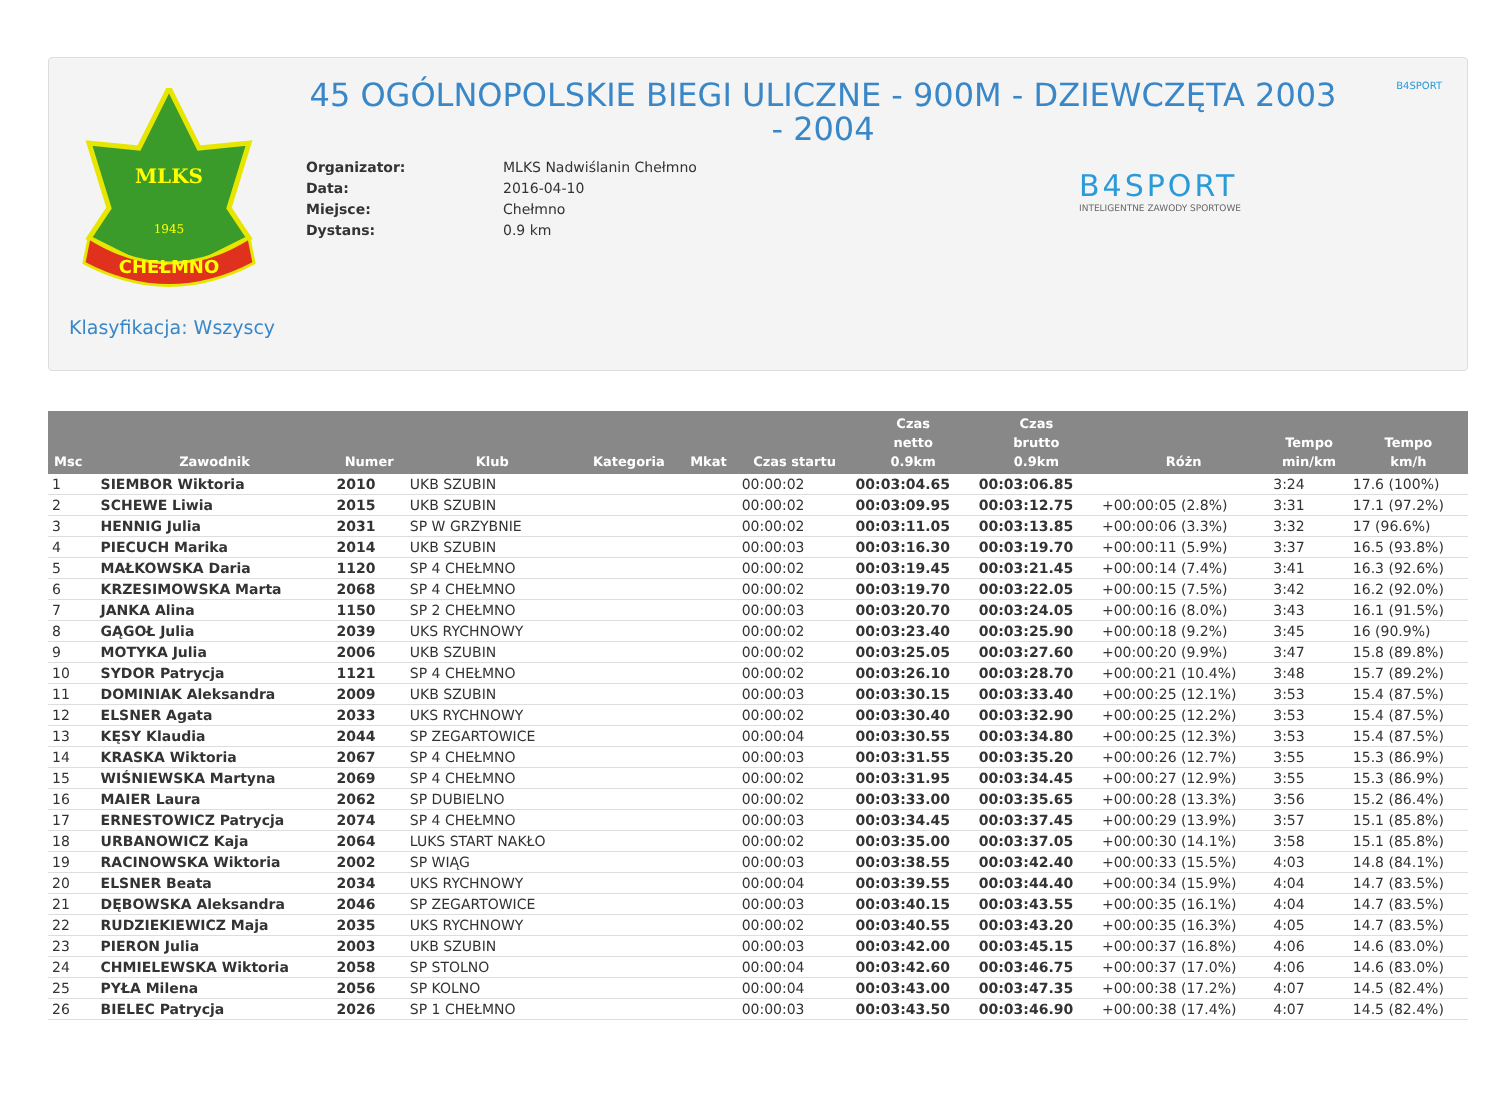MLKS
1945
CHEŁMNO
B4SPORT
45 OGÓLNOPOLSKIE BIEGI ULICZNE - 900M - DZIEWCZĘTA 2003 - 2004
| Organizator: | MLKS Nadwiślanin Chełmno |
| Data: | 2016-04-10 |
| Miejsce: | Chełmno |
| Dystans: | 0.9 km |
B4SPORT
INTELIGENTNE ZAWODY SPORTOWE
Klasyfikacja: Wszyscy
| Msc | Zawodnik | Numer | Klub | Kategoria | Mkat | Czas startu | Czas netto 0.9km | Czas brutto 0.9km | Różn | Tempo min/km | Tempo km/h |
| --- | --- | --- | --- | --- | --- | --- | --- | --- | --- | --- | --- |
| 1 | SIEMBOR Wiktoria | 2010 | UKB SZUBIN | | | 00:00:02 | 00:03:04.65 | 00:03:06.85 | | 3:24 | 17.6 (100%) |
| 2 | SCHEWE Liwia | 2015 | UKB SZUBIN | | | 00:00:02 | 00:03:09.95 | 00:03:12.75 | +00:00:05 (2.8%) | 3:31 | 17.1 (97.2%) |
| 3 | HENNIG Julia | 2031 | SP W GRZYBNIE | | | 00:00:02 | 00:03:11.05 | 00:03:13.85 | +00:00:06 (3.3%) | 3:32 | 17 (96.6%) |
| 4 | PIECUCH Marika | 2014 | UKB SZUBIN | | | 00:00:03 | 00:03:16.30 | 00:03:19.70 | +00:00:11 (5.9%) | 3:37 | 16.5 (93.8%) |
| 5 | MAŁKOWSKA Daria | 1120 | SP 4 CHEŁMNO | | | 00:00:02 | 00:03:19.45 | 00:03:21.45 | +00:00:14 (7.4%) | 3:41 | 16.3 (92.6%) |
| 6 | KRZESIMOWSKA Marta | 2068 | SP 4 CHEŁMNO | | | 00:00:02 | 00:03:19.70 | 00:03:22.05 | +00:00:15 (7.5%) | 3:42 | 16.2 (92.0%) |
| 7 | JANKA Alina | 1150 | SP 2 CHEŁMNO | | | 00:00:03 | 00:03:20.70 | 00:03:24.05 | +00:00:16 (8.0%) | 3:43 | 16.1 (91.5%) |
| 8 | GĄGOŁ Julia | 2039 | UKS RYCHNOWY | | | 00:00:02 | 00:03:23.40 | 00:03:25.90 | +00:00:18 (9.2%) | 3:45 | 16 (90.9%) |
| 9 | MOTYKA Julia | 2006 | UKB SZUBIN | | | 00:00:02 | 00:03:25.05 | 00:03:27.60 | +00:00:20 (9.9%) | 3:47 | 15.8 (89.8%) |
| 10 | SYDOR Patrycja | 1121 | SP 4 CHEŁMNO | | | 00:00:02 | 00:03:26.10 | 00:03:28.70 | +00:00:21 (10.4%) | 3:48 | 15.7 (89.2%) |
| 11 | DOMINIAK Aleksandra | 2009 | UKB SZUBIN | | | 00:00:03 | 00:03:30.15 | 00:03:33.40 | +00:00:25 (12.1%) | 3:53 | 15.4 (87.5%) |
| 12 | ELSNER Agata | 2033 | UKS RYCHNOWY | | | 00:00:02 | 00:03:30.40 | 00:03:32.90 | +00:00:25 (12.2%) | 3:53 | 15.4 (87.5%) |
| 13 | KĘSY Klaudia | 2044 | SP ZEGARTOWICE | | | 00:00:04 | 00:03:30.55 | 00:03:34.80 | +00:00:25 (12.3%) | 3:53 | 15.4 (87.5%) |
| 14 | KRASKA Wiktoria | 2067 | SP 4 CHEŁMNO | | | 00:00:03 | 00:03:31.55 | 00:03:35.20 | +00:00:26 (12.7%) | 3:55 | 15.3 (86.9%) |
| 15 | WIŚNIEWSKA Martyna | 2069 | SP 4 CHEŁMNO | | | 00:00:02 | 00:03:31.95 | 00:03:34.45 | +00:00:27 (12.9%) | 3:55 | 15.3 (86.9%) |
| 16 | MAIER Laura | 2062 | SP DUBIELNO | | | 00:00:02 | 00:03:33.00 | 00:03:35.65 | +00:00:28 (13.3%) | 3:56 | 15.2 (86.4%) |
| 17 | ERNESTOWICZ Patrycja | 2074 | SP 4 CHEŁMNO | | | 00:00:03 | 00:03:34.45 | 00:03:37.45 | +00:00:29 (13.9%) | 3:57 | 15.1 (85.8%) |
| 18 | URBANOWICZ Kaja | 2064 | LUKS START NAKŁO | | | 00:00:02 | 00:03:35.00 | 00:03:37.05 | +00:00:30 (14.1%) | 3:58 | 15.1 (85.8%) |
| 19 | RACINOWSKA Wiktoria | 2002 | SP WIĄG | | | 00:00:03 | 00:03:38.55 | 00:03:42.40 | +00:00:33 (15.5%) | 4:03 | 14.8 (84.1%) |
| 20 | ELSNER Beata | 2034 | UKS RYCHNOWY | | | 00:00:04 | 00:03:39.55 | 00:03:44.40 | +00:00:34 (15.9%) | 4:04 | 14.7 (83.5%) |
| 21 | DĘBOWSKA Aleksandra | 2046 | SP ZEGARTOWICE | | | 00:00:03 | 00:03:40.15 | 00:03:43.55 | +00:00:35 (16.1%) | 4:04 | 14.7 (83.5%) |
| 22 | RUDZIEKIEWICZ Maja | 2035 | UKS RYCHNOWY | | | 00:00:02 | 00:03:40.55 | 00:03:43.20 | +00:00:35 (16.3%) | 4:05 | 14.7 (83.5%) |
| 23 | PIERON Julia | 2003 | UKB SZUBIN | | | 00:00:03 | 00:03:42.00 | 00:03:45.15 | +00:00:37 (16.8%) | 4:06 | 14.6 (83.0%) |
| 24 | CHMIELEWSKA Wiktoria | 2058 | SP STOLNO | | | 00:00:04 | 00:03:42.60 | 00:03:46.75 | +00:00:37 (17.0%) | 4:06 | 14.6 (83.0%) |
| 25 | PYŁA Milena | 2056 | SP KOLNO | | | 00:00:04 | 00:03:43.00 | 00:03:47.35 | +00:00:38 (17.2%) | 4:07 | 14.5 (82.4%) |
| 26 | BIELEC Patrycja | 2026 | SP 1 CHEŁMNO | | | 00:00:03 | 00:03:43.50 | 00:03:46.90 | +00:00:38 (17.4%) | 4:07 | 14.5 (82.4%) |